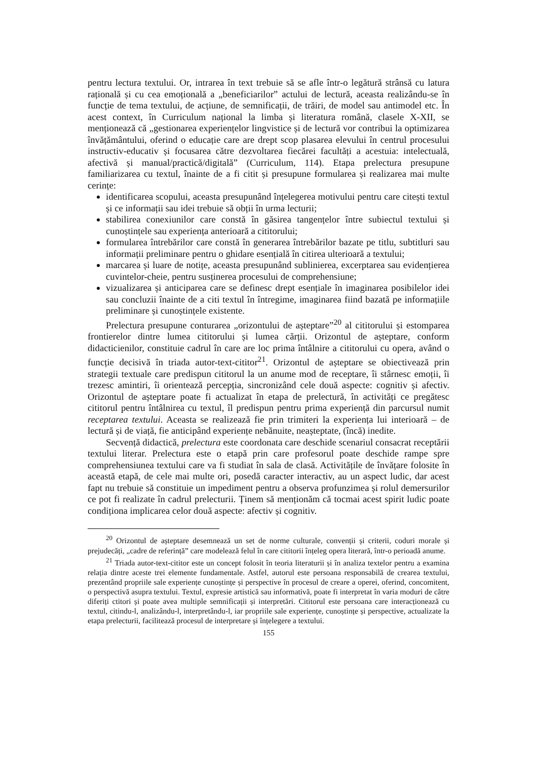pentru lectura textului. Or, intrarea în text trebuie să se afle într-o legătură strânsă cu latura rațională și cu cea emoțională a „beneficiarilor” actului de lectură, aceasta realizându-se în funcție de tema textului, de acțiune, de semnificații, de trăiri, de model sau antimodel etc. În acest context, în Curriculum național la limba și literatura română, clasele X-XII, se menționează că „gestionarea experiențelor lingvistice și de lectură vor contribui la optimizarea învățământului, oferind o educație care are drept scop plasarea elevului în centrul procesului instructiv-educativ și focusarea către dezvoltarea fiecărei facultăți a acestuia: intelectuală, afectivă și manual/practică/digitală” (Curriculum, 114). Etapa prelectura presupune familiarizarea cu textul, înainte de a fi citit și presupune formularea și realizarea mai multe cerințe:
identificarea scopului, aceasta presupunând înțelegerea motivului pentru care citești textul și ce informații sau idei trebuie să obții în urma lecturii;
stabilirea conexiunilor care constă în găsirea tangențelor între subiectul textului și cunoștințele sau experiența anterioară a cititorului;
formularea întrebărilor care constă în generarea întrebărilor bazate pe titlu, subtitluri sau informații preliminare pentru o ghidare esențială în citirea ulterioară a textului;
marcarea și luare de notițe, aceasta presupunând sublinierea, excerptarea sau evidențierea cuvintelor-cheie, pentru susținerea procesului de comprehensiune;
vizualizarea și anticiparea care se definesc drept esențiale în imaginarea posibilelor idei sau concluzii înainte de a citi textul în întregime, imaginarea fiind bazată pe informațiile preliminare și cunoștințele existente.
Prelectura presupune conturarea „orizontului de așteptare”<sup>20</sup> al cititorului și estomparea frontierelor dintre lumea cititorului și lumea cărții. Orizontul de așteptare, conform didacticienilor, constituie cadrul în care are loc prima întâlnire a cititorului cu opera, având o funcție decisivă în triada autor-text-cititor<sup>21</sup>. Orizontul de așteptare se obiectivează prin strategii textuale care predispun cititorul la un anume mod de receptare, îi stârnesc emoții, îi trezesc amintiri, îi orientează percepția, sincronizând cele două aspecte: cognitiv și afectiv. Orizontul de așteptare poate fi actualizat în etapa de prelectură, în activități ce pregătesc cititorul pentru întâlnirea cu textul, îl predispun pentru prima experiență din parcursul numit receptarea textului. Aceasta se realizează fie prin trimiteri la experiența lui interioară – de lectură și de viață, fie anticipând experiențe nebănuite, neașteptate, (încă) inedite.
Secvență didactică, prelectura este coordonata care deschide scenariul consacrat receptării textului literar. Prelectura este o etapă prin care profesorul poate deschide rampe spre comprehensiunea textului care va fi studiat în sala de clasă. Activitățile de învățare folosite în această etapă, de cele mai multe ori, posedă caracter interactiv, au un aspect ludic, dar acest fapt nu trebuie să constituie un impediment pentru a observa profunzimea și rolul demersurilor ce pot fi realizate în cadrul prelecturii. Ținem să menționăm că tocmai acest spirit ludic poate condiționa implicarea celor două aspecte: afectiv și cognitiv.
<sup>20</sup> Orizontul de așteptare desemnează un set de norme culturale, convenții și criterii, coduri morale și prejudecăți, „cadre de referință” care modelează felul în care cititorii înțeleg opera literară, într-o perioadă anume.
<sup>21</sup> Triada autor-text-cititor este un concept folosit în teoria literaturii și în analiza textelor pentru a examina relația dintre aceste trei elemente fundamentale. Astfel, autorul este persoana responsabilă de crearea textului, prezentând propriile sale experiențe cunoștințe și perspective în procesul de creare a operei, oferind, concomitent, o perspectivă asupra textului. Textul, expresie artistică sau informativă, poate fi interpretat în varia moduri de către diferiți ctitori și poate avea multiple semnificații și interpretări. Cititorul este persoana care interacționează cu textul, citindu-l, analizându-l, interpretându-l, iar propriile sale experiențe, cunoștințe și perspective, actualizate la etapa prelecturii, facilitează procesul de interpretare și înțelegere a textului.
155